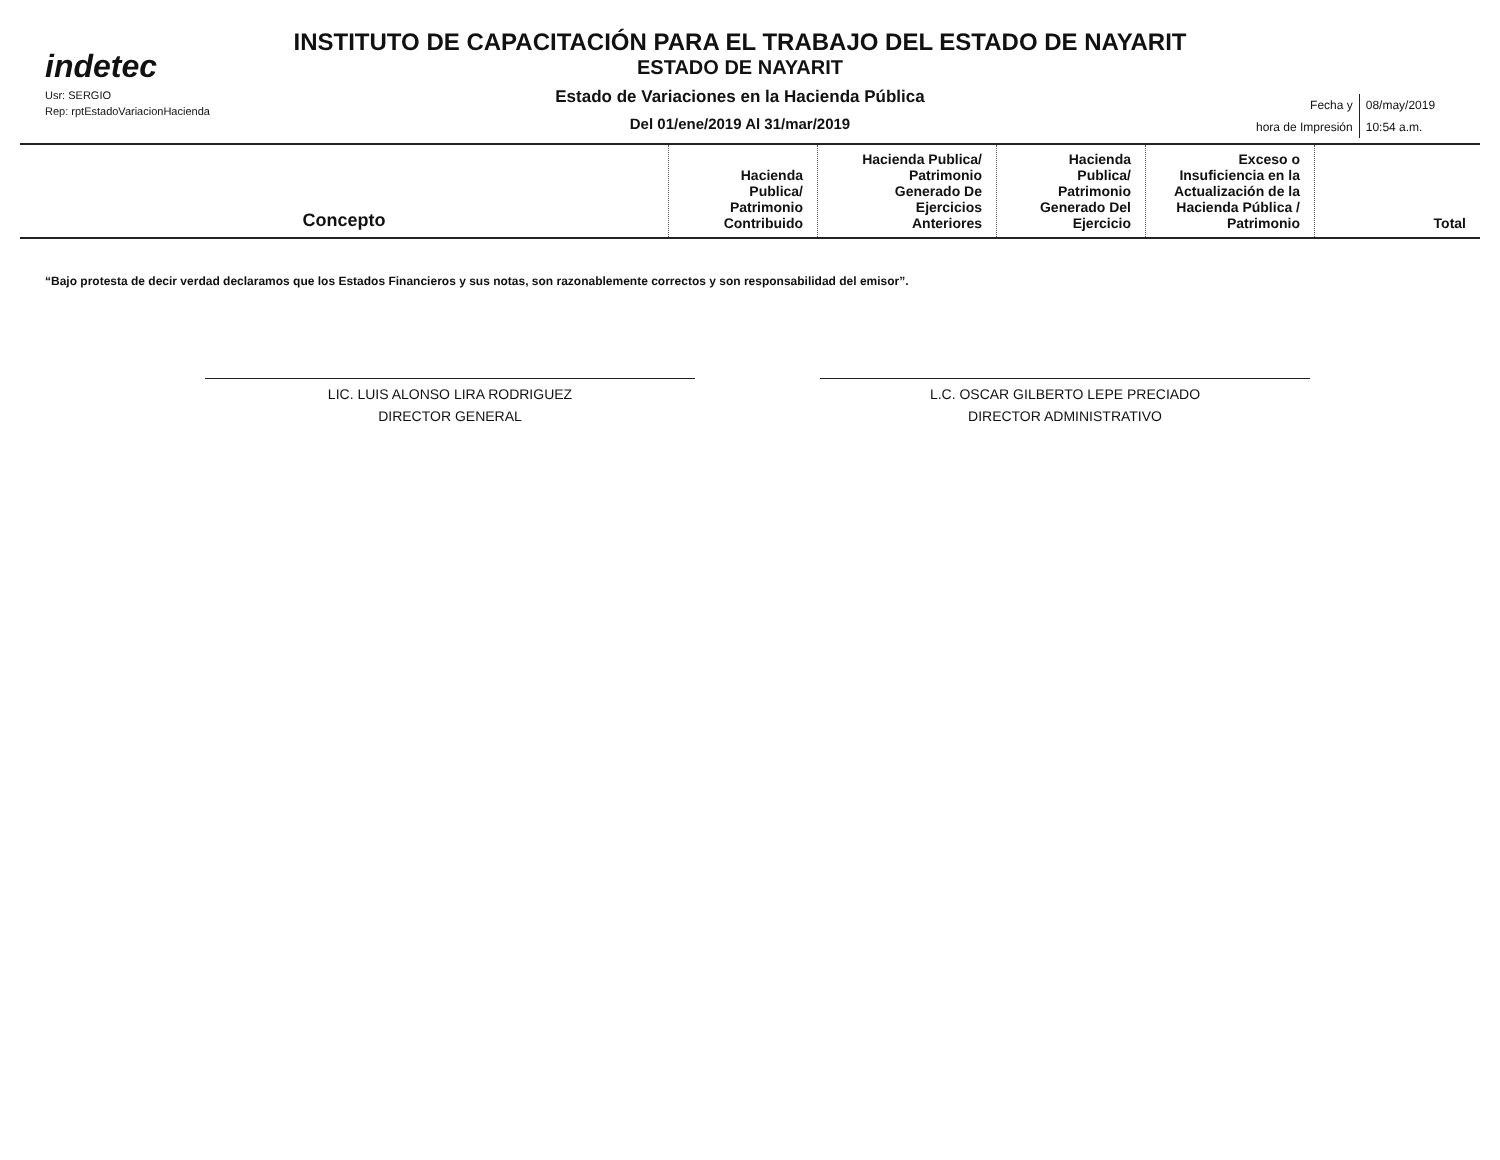indetec
Usr: SERGIO
Rep: rptEstadoVariacionHacienda
INSTITUTO DE CAPACITACIÓN PARA EL TRABAJO DEL ESTADO DE NAYARIT
ESTADO DE NAYARIT
Estado de Variaciones en la Hacienda Pública
Del 01/ene/2019 Al 31/mar/2019
| Fecha y | 08/may/2019 |
| hora de Impresión | 10:54 a.m. |
| Concepto | Hacienda Publica/ Patrimonio Contribuido | Hacienda Publica/ Patrimonio Generado De Ejercicios Anteriores | Hacienda Publica/ Patrimonio Generado Del Ejercicio | Exceso o Insuficiencia en la Actualización de la Hacienda Pública / Patrimonio | Total |
| --- | --- | --- | --- | --- | --- |
“Bajo protesta de decir verdad declaramos que los Estados Financieros y sus notas, son razonablemente correctos y son responsabilidad del emisor”.
LIC. LUIS ALONSO LIRA RODRIGUEZ
DIRECTOR GENERAL
L.C. OSCAR GILBERTO LEPE PRECIADO
DIRECTOR ADMINISTRATIVO